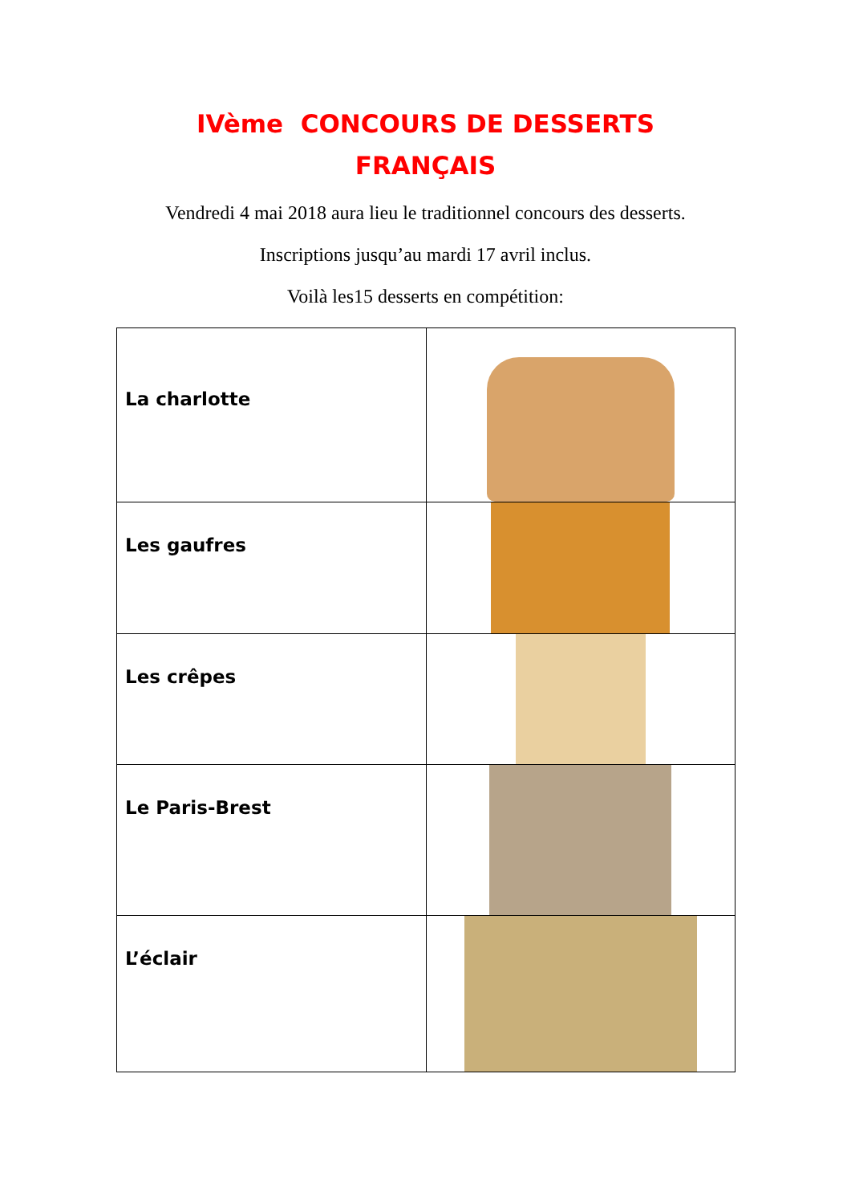IVème CONCOURS DE DESSERTS
FRANÇAIS
Vendredi 4 mai 2018 aura lieu le traditionnel concours des desserts.
Inscriptions jusqu’au mardi 17 avril inclus.
Voilà les15 desserts en compétition:
| La charlotte | |
| Les gaufres | |
| Les crêpes | |
| Le Paris-Brest | |
| L’éclair | |